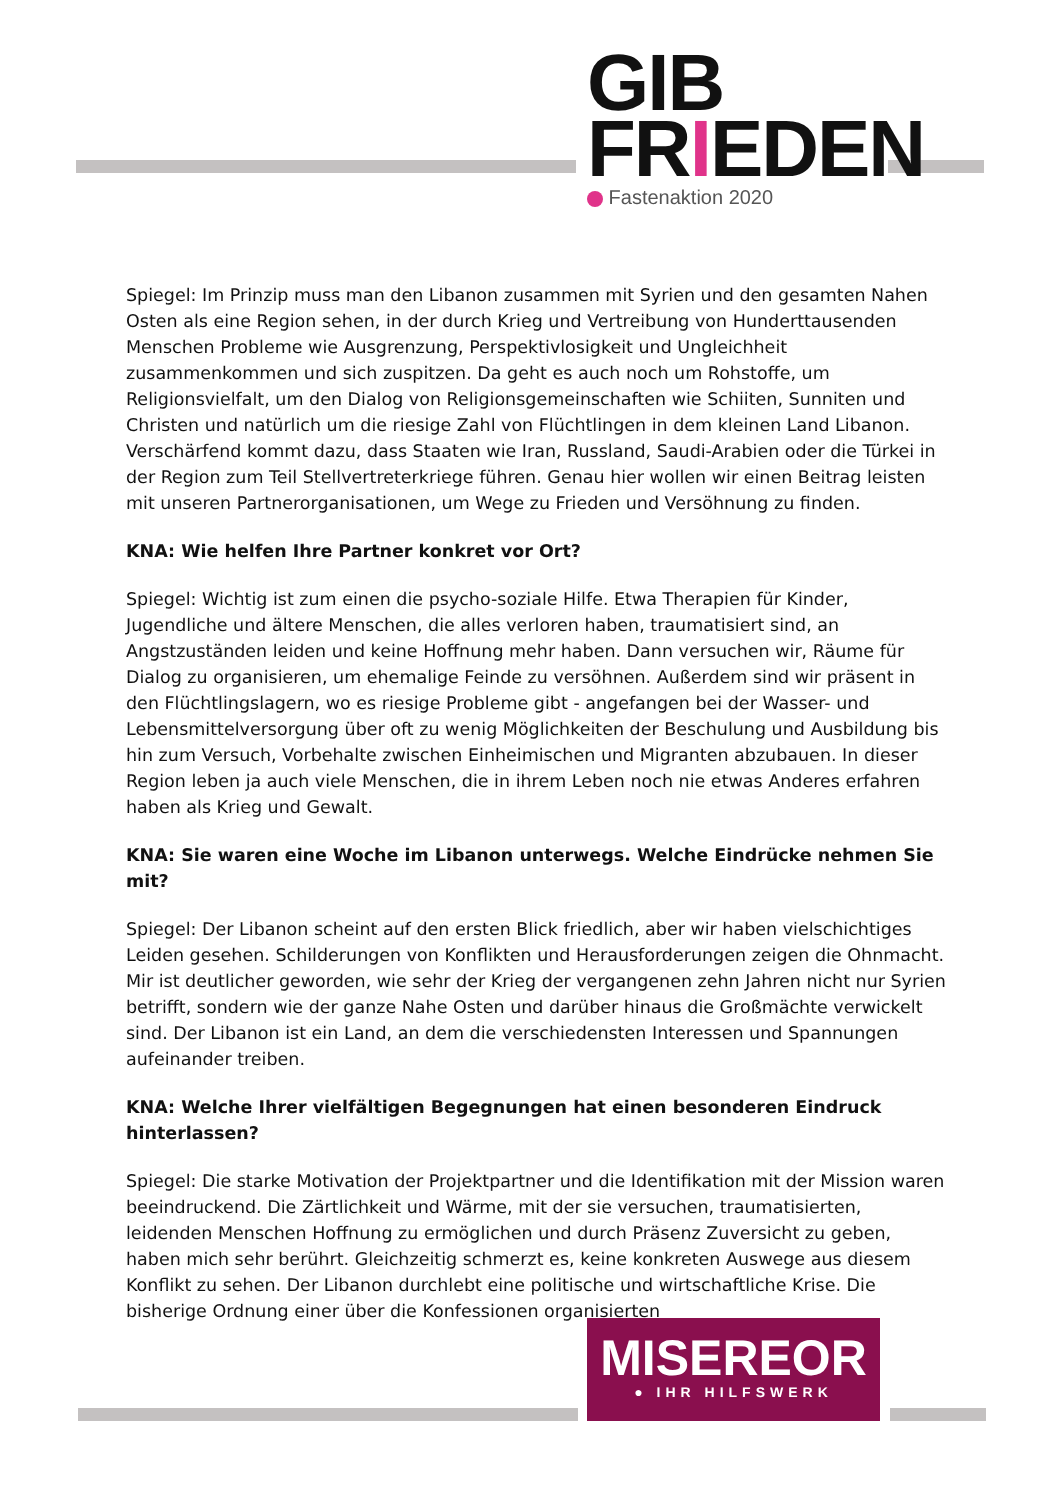GIB
FRIEDEN
Fastenaktion 2020
Spiegel: Im Prinzip muss man den Libanon zusammen mit Syrien und den gesamten Nahen Osten als eine Region sehen, in der durch Krieg und Vertreibung von Hunderttausenden Menschen Probleme wie Ausgrenzung, Perspektivlosigkeit und Ungleichheit zusammenkommen und sich zuspitzen. Da geht es auch noch um Rohstoffe, um Religionsvielfalt, um den Dialog von Religionsgemeinschaften wie Schiiten, Sunniten und Christen und natürlich um die riesige Zahl von Flüchtlingen in dem kleinen Land Libanon. Verschärfend kommt dazu, dass Staaten wie Iran, Russland, Saudi-Arabien oder die Türkei in der Region zum Teil Stellvertreterkriege führen. Genau hier wollen wir einen Beitrag leisten mit unseren Partnerorganisationen, um Wege zu Frieden und Versöhnung zu finden.
KNA: Wie helfen Ihre Partner konkret vor Ort?
Spiegel: Wichtig ist zum einen die psycho-soziale Hilfe. Etwa Therapien für Kinder, Jugendliche und ältere Menschen, die alles verloren haben, traumatisiert sind, an Angstzuständen leiden und keine Hoffnung mehr haben. Dann versuchen wir, Räume für Dialog zu organisieren, um ehemalige Feinde zu versöhnen. Außerdem sind wir präsent in den Flüchtlingslagern, wo es riesige Probleme gibt - angefangen bei der Wasser- und Lebensmittelversorgung über oft zu wenig Möglichkeiten der Beschulung und Ausbildung bis hin zum Versuch, Vorbehalte zwischen Einheimischen und Migranten abzubauen. In dieser Region leben ja auch viele Menschen, die in ihrem Leben noch nie etwas Anderes erfahren haben als Krieg und Gewalt.
KNA: Sie waren eine Woche im Libanon unterwegs. Welche Eindrücke nehmen Sie mit?
Spiegel: Der Libanon scheint auf den ersten Blick friedlich, aber wir haben vielschichtiges Leiden gesehen. Schilderungen von Konflikten und Herausforderungen zeigen die Ohnmacht. Mir ist deutlicher geworden, wie sehr der Krieg der vergangenen zehn Jahren nicht nur Syrien betrifft, sondern wie der ganze Nahe Osten und darüber hinaus die Großmächte verwickelt sind. Der Libanon ist ein Land, an dem die verschiedensten Interessen und Spannungen aufeinander treiben.
KNA: Welche Ihrer vielfältigen Begegnungen hat einen besonderen Eindruck hinterlassen?
Spiegel: Die starke Motivation der Projektpartner und die Identifikation mit der Mission waren beeindruckend. Die Zärtlichkeit und Wärme, mit der sie versuchen, traumatisierten, leidenden Menschen Hoffnung zu ermöglichen und durch Präsenz Zuversicht zu geben, haben mich sehr berührt. Gleichzeitig schmerzt es, keine konkreten Auswege aus diesem Konflikt zu sehen. Der Libanon durchlebt eine politische und wirtschaftliche Krise. Die bisherige Ordnung einer über die Konfessionen organisierten
MISEREOR
● IHR HILFSWERK